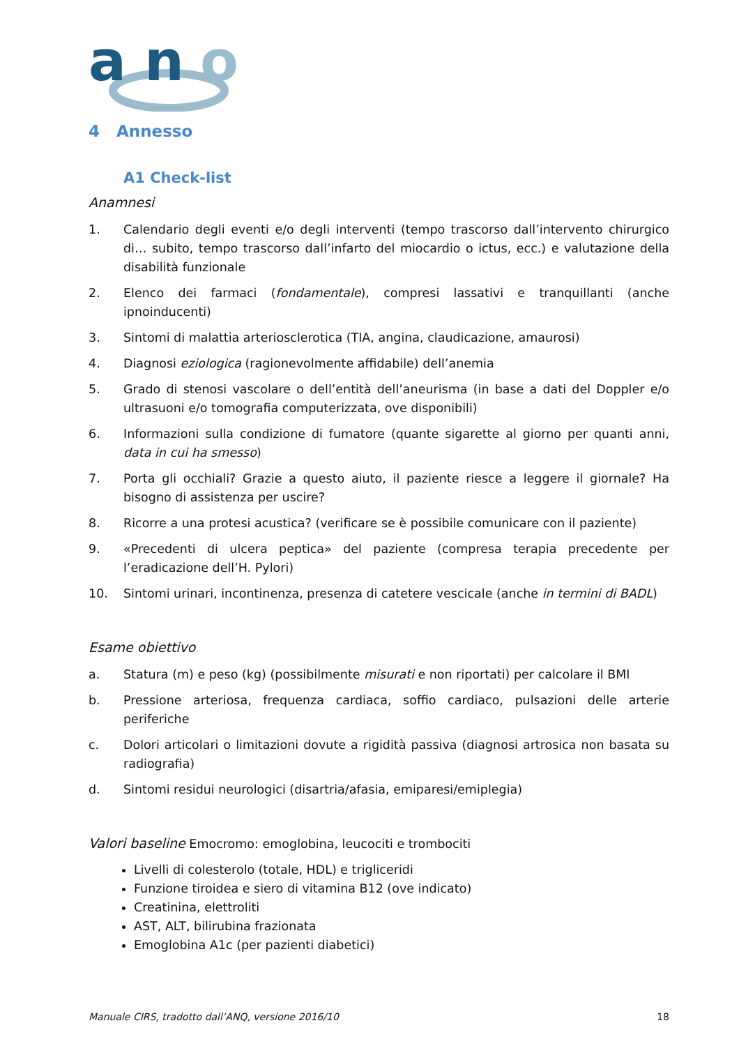a
n
o
4 Annesso
A1 Check-list
Anamnesi
1. Calendario degli eventi e/o degli interventi (tempo trascorso dall’intervento chirurgico di… subito, tempo trascorso dall’infarto del miocardio o ictus, ecc.) e valutazione della disabilità funzionale
2. Elenco dei farmaci (fondamentale), compresi lassativi e tranquillanti (anche ipnoinducenti)
3. Sintomi di malattia arteriosclerotica (TIA, angina, claudicazione, amaurosi)
4. Diagnosi eziologica (ragionevolmente affidabile) dell’anemia
5. Grado di stenosi vascolare o dell’entità dell’aneurisma (in base a dati del Doppler e/o ultrasuoni e/o tomografia computerizzata, ove disponibili)
6. Informazioni sulla condizione di fumatore (quante sigarette al giorno per quanti anni, data in cui ha smesso)
7. Porta gli occhiali? Grazie a questo aiuto, il paziente riesce a leggere il giornale? Ha bisogno di assistenza per uscire?
8. Ricorre a una protesi acustica? (verificare se è possibile comunicare con il paziente)
9. «Precedenti di ulcera peptica» del paziente (compresa terapia precedente per l’eradicazione dell’H. Pylori)
10. Sintomi urinari, incontinenza, presenza di catetere vescicale (anche in termini di BADL)
Esame obiettivo
a. Statura (m) e peso (kg) (possibilmente misurati e non riportati) per calcolare il BMI
b. Pressione arteriosa, frequenza cardiaca, soffio cardiaco, pulsazioni delle arterie periferiche
c. Dolori articolari o limitazioni dovute a rigidità passiva (diagnosi artrosica non basata su radiografia)
d. Sintomi residui neurologici (disartria/afasia, emiparesi/emiplegia)
Valori baseline Emocromo: emoglobina, leucociti e trombociti
Livelli di colesterolo (totale, HDL) e trigliceridi
Funzione tiroidea e siero di vitamina B12 (ove indicato)
Creatinina, elettroliti
AST, ALT, bilirubina frazionata
Emoglobina A1c (per pazienti diabetici)
Manuale CIRS, tradotto dall’ANQ, versione 2016/10 18